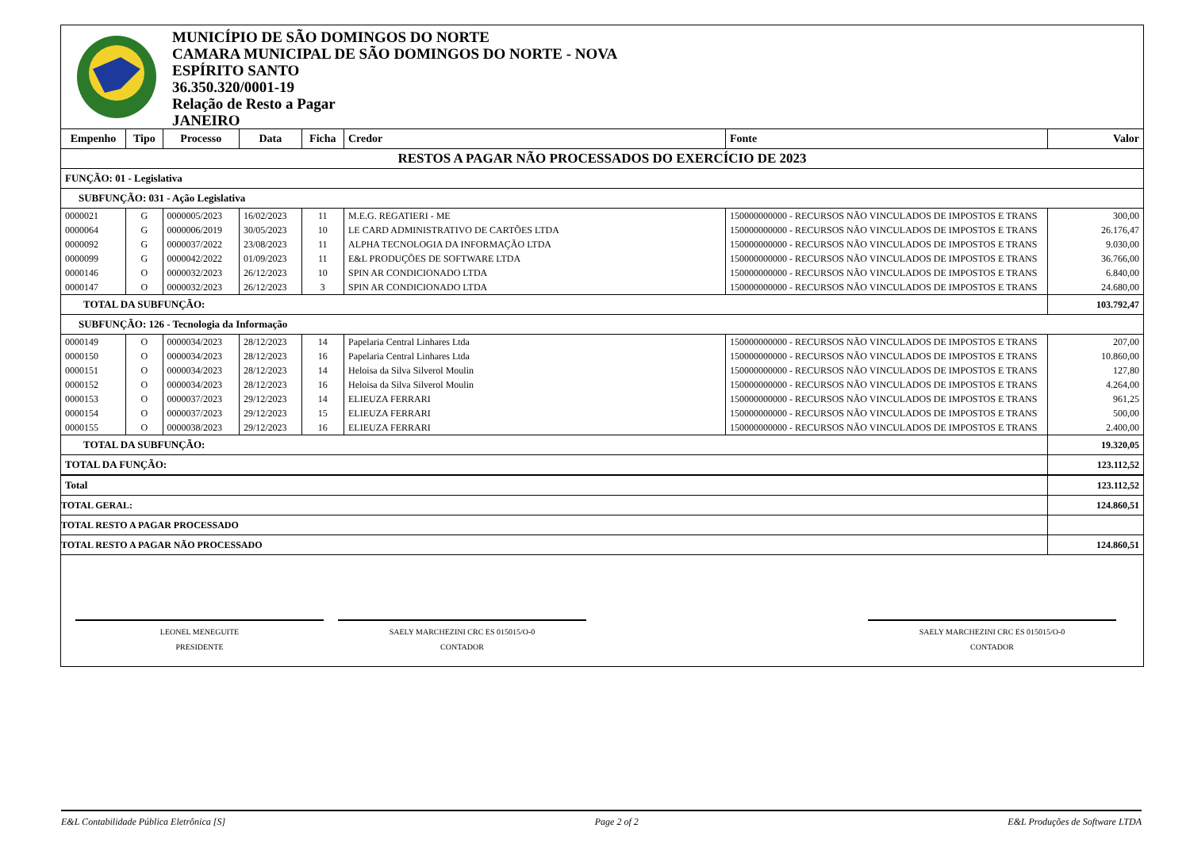MUNICÍPIO DE SÃO DOMINGOS DO NORTE
CAMARA MUNICIPAL DE SÃO DOMINGOS DO NORTE - NOVA
ESPÍRITO SANTO
36.350.320/0001-19
Relação de Resto a Pagar
JANEIRO
| Empenho | Tipo | Processo | Data | Ficha | Credor | Fonte | Valor |
| --- | --- | --- | --- | --- | --- | --- | --- |
| RESTOS A PAGAR NÃO PROCESSADOS DO EXERCÍCIO DE 2023 | | | | | | | |
| FUNÇÃO: 01 - Legislativa | | | | | | | |
| SUBFUNÇÃO: 031 - Ação Legislativa | | | | | | | |
| 0000021 | G | 0000005/2023 | 16/02/2023 | 11 | M.E.G. REGATIERI - ME | 150000000000 - RECURSOS NÃO VINCULADOS DE IMPOSTOS E TRANS | 300,00 |
| 0000064 | G | 0000006/2019 | 30/05/2023 | 10 | LE CARD ADMINISTRATIVO DE CARTÕES LTDA | 150000000000 - RECURSOS NÃO VINCULADOS DE IMPOSTOS E TRANS | 26.176,47 |
| 0000092 | G | 0000037/2022 | 23/08/2023 | 11 | ALPHA TECNOLOGIA DA INFORMAÇÃO LTDA | 150000000000 - RECURSOS NÃO VINCULADOS DE IMPOSTOS E TRANS | 9.030,00 |
| 0000099 | G | 0000042/2022 | 01/09/2023 | 11 | E&L PRODUÇÕES DE SOFTWARE LTDA | 150000000000 - RECURSOS NÃO VINCULADOS DE IMPOSTOS E TRANS | 36.766,00 |
| 0000146 | O | 0000032/2023 | 26/12/2023 | 10 | SPIN AR CONDICIONADO LTDA | 150000000000 - RECURSOS NÃO VINCULADOS DE IMPOSTOS E TRANS | 6.840,00 |
| 0000147 | O | 0000032/2023 | 26/12/2023 | 3 | SPIN AR CONDICIONADO LTDA | 150000000000 - RECURSOS NÃO VINCULADOS DE IMPOSTOS E TRANS | 24.680,00 |
| TOTAL DA SUBFUNÇÃO: | | | | | | | 103.792,47 |
| SUBFUNÇÃO: 126 - Tecnologia da Informação | | | | | | | |
| 0000149 | O | 0000034/2023 | 28/12/2023 | 14 | Papelaria Central Linhares Ltda | 150000000000 - RECURSOS NÃO VINCULADOS DE IMPOSTOS E TRANS | 207,00 |
| 0000150 | O | 0000034/2023 | 28/12/2023 | 16 | Papelaria Central Linhares Ltda | 150000000000 - RECURSOS NÃO VINCULADOS DE IMPOSTOS E TRANS | 10.860,00 |
| 0000151 | O | 0000034/2023 | 28/12/2023 | 14 | Heloisa da Silva Silverol Moulin | 150000000000 - RECURSOS NÃO VINCULADOS DE IMPOSTOS E TRANS | 127,80 |
| 0000152 | O | 0000034/2023 | 28/12/2023 | 16 | Heloisa da Silva Silverol Moulin | 150000000000 - RECURSOS NÃO VINCULADOS DE IMPOSTOS E TRANS | 4.264,00 |
| 0000153 | O | 0000037/2023 | 29/12/2023 | 14 | ELIEUZA FERRARI | 150000000000 - RECURSOS NÃO VINCULADOS DE IMPOSTOS E TRANS | 961,25 |
| 0000154 | O | 0000037/2023 | 29/12/2023 | 15 | ELIEUZA FERRARI | 150000000000 - RECURSOS NÃO VINCULADOS DE IMPOSTOS E TRANS | 500,00 |
| 0000155 | O | 0000038/2023 | 29/12/2023 | 16 | ELIEUZA FERRARI | 150000000000 - RECURSOS NÃO VINCULADOS DE IMPOSTOS E TRANS | 2.400,00 |
| TOTAL DA SUBFUNÇÃO: | | | | | | | 19.320,05 |
| TOTAL DA FUNÇÃO: | | | | | | | 123.112,52 |
| Total | | | | | | | 123.112,52 |
| TOTAL GERAL: | | | | | | | 124.860,51 |
| TOTAL RESTO A PAGAR PROCESSADO | | | | | | | |
| TOTAL RESTO A PAGAR NÃO PROCESSADO | | | | | | | 124.860,51 |
LEONEL MENEGUITE
PRESIDENTE
SAELY MARCHEZINI CRC ES 015015/O-0
CONTADOR
SAELY MARCHEZINI CRC ES 015015/O-0
CONTADOR
E&L Contabilidade Pública Eletrônica [S] Page 2 of 2 E&L Produções de Software LTDA